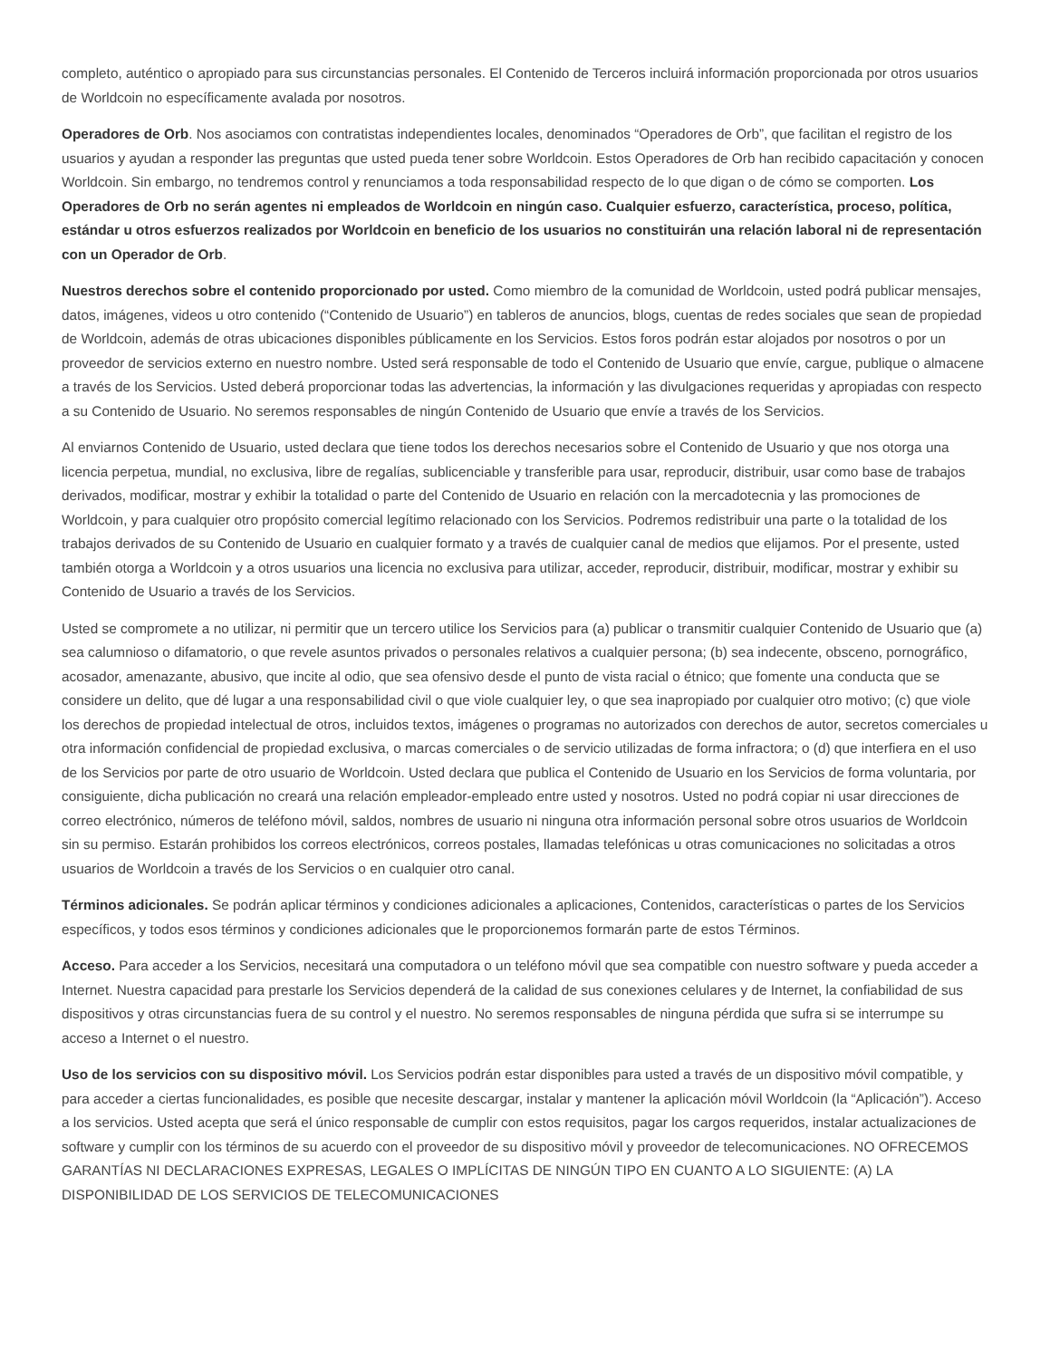completo, auténtico o apropiado para sus circunstancias personales. El Contenido de Terceros incluirá información proporcionada por otros usuarios de Worldcoin no específicamente avalada por nosotros.
Operadores de Orb. Nos asociamos con contratistas independientes locales, denominados “Operadores de Orb”, que facilitan el registro de los usuarios y ayudan a responder las preguntas que usted pueda tener sobre Worldcoin. Estos Operadores de Orb han recibido capacitación y conocen Worldcoin. Sin embargo, no tendremos control y renunciamos a toda responsabilidad respecto de lo que digan o de cómo se comporten. Los Operadores de Orb no serán agentes ni empleados de Worldcoin en ningún caso. Cualquier esfuerzo, característica, proceso, política, estándar u otros esfuerzos realizados por Worldcoin en beneficio de los usuarios no constituirán una relación laboral ni de representación con un Operador de Orb.
Nuestros derechos sobre el contenido proporcionado por usted. Como miembro de la comunidad de Worldcoin, usted podrá publicar mensajes, datos, imágenes, videos u otro contenido (“Contenido de Usuario”) en tableros de anuncios, blogs, cuentas de redes sociales que sean de propiedad de Worldcoin, además de otras ubicaciones disponibles públicamente en los Servicios. Estos foros podrán estar alojados por nosotros o por un proveedor de servicios externo en nuestro nombre. Usted será responsable de todo el Contenido de Usuario que envíe, cargue, publique o almacene a través de los Servicios. Usted deberá proporcionar todas las advertencias, la información y las divulgaciones requeridas y apropiadas con respecto a su Contenido de Usuario. No seremos responsables de ningún Contenido de Usuario que envíe a través de los Servicios.
Al enviarnos Contenido de Usuario, usted declara que tiene todos los derechos necesarios sobre el Contenido de Usuario y que nos otorga una licencia perpetua, mundial, no exclusiva, libre de regalías, sublicenciable y transferible para usar, reproducir, distribuir, usar como base de trabajos derivados, modificar, mostrar y exhibir la totalidad o parte del Contenido de Usuario en relación con la mercadotecnia y las promociones de Worldcoin, y para cualquier otro propósito comercial legítimo relacionado con los Servicios. Podremos redistribuir una parte o la totalidad de los trabajos derivados de su Contenido de Usuario en cualquier formato y a través de cualquier canal de medios que elijamos. Por el presente, usted también otorga a Worldcoin y a otros usuarios una licencia no exclusiva para utilizar, acceder, reproducir, distribuir, modificar, mostrar y exhibir su Contenido de Usuario a través de los Servicios.
Usted se compromete a no utilizar, ni permitir que un tercero utilice los Servicios para (a) publicar o transmitir cualquier Contenido de Usuario que (a) sea calumnioso o difamatorio, o que revele asuntos privados o personales relativos a cualquier persona; (b) sea indecente, obsceno, pornográfico, acosador, amenazante, abusivo, que incite al odio, que sea ofensivo desde el punto de vista racial o étnico; que fomente una conducta que se considere un delito, que dé lugar a una responsabilidad civil o que viole cualquier ley, o que sea inapropiado por cualquier otro motivo; (c) que viole los derechos de propiedad intelectual de otros, incluidos textos, imágenes o programas no autorizados con derechos de autor, secretos comerciales u otra información confidencial de propiedad exclusiva, o marcas comerciales o de servicio utilizadas de forma infractora; o (d) que interfiera en el uso de los Servicios por parte de otro usuario de Worldcoin. Usted declara que publica el Contenido de Usuario en los Servicios de forma voluntaria, por consiguiente, dicha publicación no creará una relación empleador-empleado entre usted y nosotros. Usted no podrá copiar ni usar direcciones de correo electrónico, números de teléfono móvil, saldos, nombres de usuario ni ninguna otra información personal sobre otros usuarios de Worldcoin sin su permiso. Estarán prohibidos los correos electrónicos, correos postales, llamadas telefónicas u otras comunicaciones no solicitadas a otros usuarios de Worldcoin a través de los Servicios o en cualquier otro canal.
Términos adicionales. Se podrán aplicar términos y condiciones adicionales a aplicaciones, Contenidos, características o partes de los Servicios específicos, y todos esos términos y condiciones adicionales que le proporcionemos formarán parte de estos Términos.
Acceso. Para acceder a los Servicios, necesitará una computadora o un teléfono móvil que sea compatible con nuestro software y pueda acceder a Internet. Nuestra capacidad para prestarle los Servicios dependerá de la calidad de sus conexiones celulares y de Internet, la confiabilidad de sus dispositivos y otras circunstancias fuera de su control y el nuestro. No seremos responsables de ninguna pérdida que sufra si se interrumpe su acceso a Internet o el nuestro.
Uso de los servicios con su dispositivo móvil. Los Servicios podrán estar disponibles para usted a través de un dispositivo móvil compatible, y para acceder a ciertas funcionalidades, es posible que necesite descargar, instalar y mantener la aplicación móvil Worldcoin (la “Aplicación”). Acceso a los servicios. Usted acepta que será el único responsable de cumplir con estos requisitos, pagar los cargos requeridos, instalar actualizaciones de software y cumplir con los términos de su acuerdo con el proveedor de su dispositivo móvil y proveedor de telecomunicaciones. NO OFRECEMOS GARANTÍAS NI DECLARACIONES EXPRESAS, LEGALES O IMPLÍCITAS DE NINGÚN TIPO EN CUANTO A LO SIGUIENTE: (A) LA DISPONIBILIDAD DE LOS SERVICIOS DE TELECOMUNICACIONES